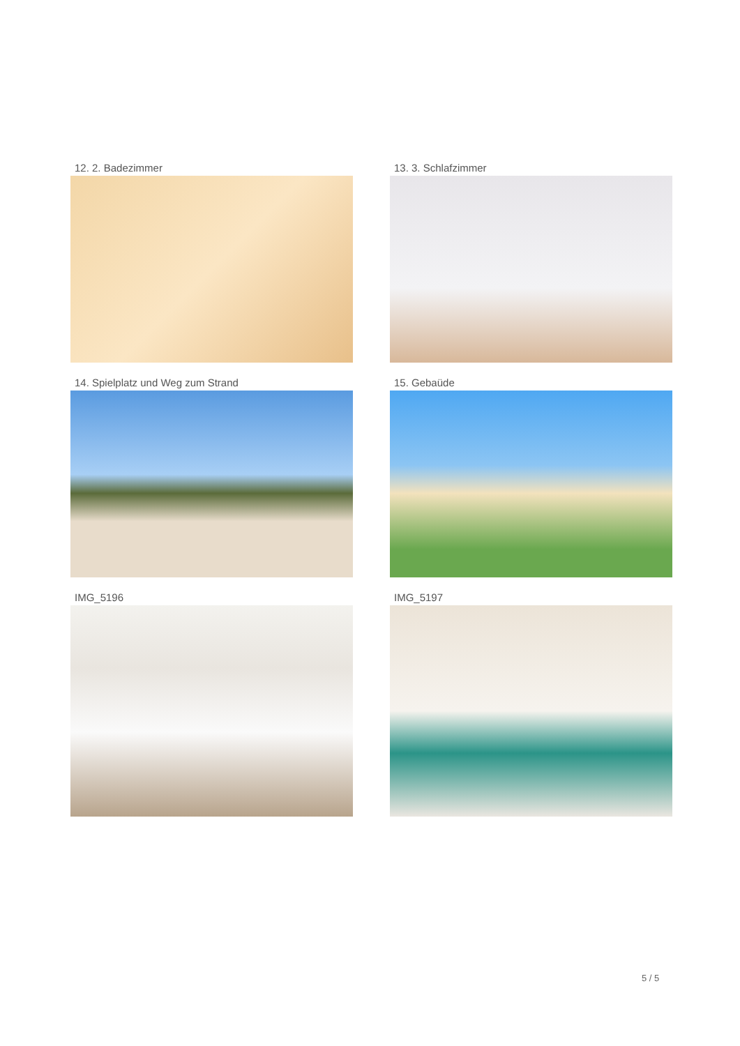12. 2. Badezimmer
13. 3. Schlafzimmer
14. Spielplatz und Weg zum Strand
15. Gebaüde
IMG_5196
IMG_5197
5 / 5